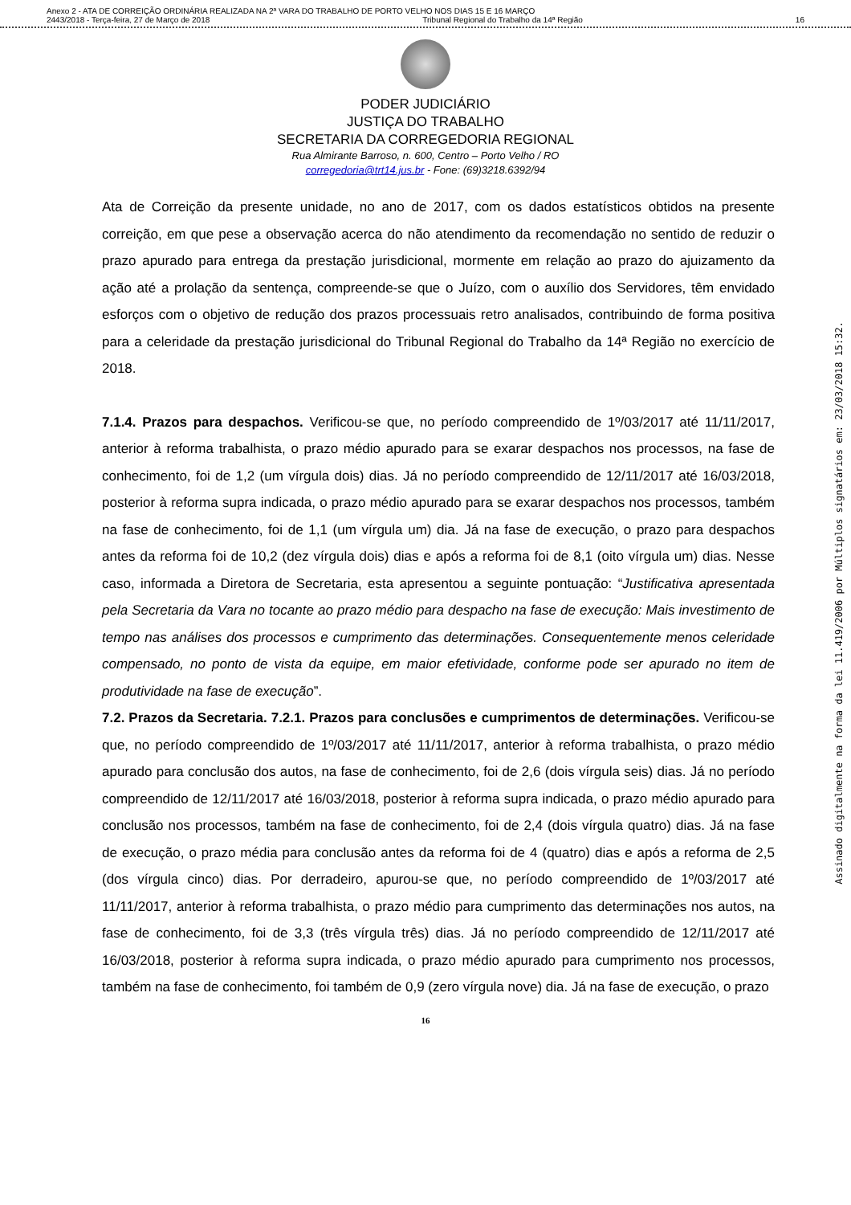Anexo 2 - ATA DE CORREIÇÃO ORDINÁRIA REALIZADA NA 2ª VARA DO TRABALHO DE PORTO VELHO NOS DIAS 15 E 16 MARÇO
2443/2018 - Terça-feira, 27 de Março de 2018 Tribunal Regional do Trabalho da 14ª Região 16
PODER JUDICIÁRIO
JUSTIÇA DO TRABALHO
SECRETARIA DA CORREGEDORIA REGIONAL
Rua Almirante Barroso, n. 600, Centro – Porto Velho / RO
corregedoria@trt14.jus.br - Fone: (69)3218.6392/94
Ata de Correição da presente unidade, no ano de 2017, com os dados estatísticos obtidos na presente correição, em que pese a observação acerca do não atendimento da recomendação no sentido de reduzir o prazo apurado para entrega da prestação jurisdicional, mormente em relação ao prazo do ajuizamento da ação até a prolação da sentença, compreende-se que o Juízo, com o auxílio dos Servidores, têm envidado esforços com o objetivo de redução dos prazos processuais retro analisados, contribuindo de forma positiva para a celeridade da prestação jurisdicional do Tribunal Regional do Trabalho da 14ª Região no exercício de 2018.
7.1.4. Prazos para despachos. Verificou-se que, no período compreendido de 1º/03/2017 até 11/11/2017, anterior à reforma trabalhista, o prazo médio apurado para se exarar despachos nos processos, na fase de conhecimento, foi de 1,2 (um vírgula dois) dias. Já no período compreendido de 12/11/2017 até 16/03/2018, posterior à reforma supra indicada, o prazo médio apurado para se exarar despachos nos processos, também na fase de conhecimento, foi de 1,1 (um vírgula um) dia. Já na fase de execução, o prazo para despachos antes da reforma foi de 10,2 (dez vírgula dois) dias e após a reforma foi de 8,1 (oito vírgula um) dias. Nesse caso, informada a Diretora de Secretaria, esta apresentou a seguinte pontuação: “Justificativa apresentada pela Secretaria da Vara no tocante ao prazo médio para despacho na fase de execução: Mais investimento de tempo nas análises dos processos e cumprimento das determinações. Consequentemente menos celeridade compensado, no ponto de vista da equipe, em maior efetividade, conforme pode ser apurado no item de produtividade na fase de execução”.
7.2. Prazos da Secretaria. 7.2.1. Prazos para conclusões e cumprimentos de determinações. Verificou-se que, no período compreendido de 1º/03/2017 até 11/11/2017, anterior à reforma trabalhista, o prazo médio apurado para conclusão dos autos, na fase de conhecimento, foi de 2,6 (dois vírgula seis) dias. Já no período compreendido de 12/11/2017 até 16/03/2018, posterior à reforma supra indicada, o prazo médio apurado para conclusão nos processos, também na fase de conhecimento, foi de 2,4 (dois vírgula quatro) dias. Já na fase de execução, o prazo média para conclusão antes da reforma foi de 4 (quatro) dias e após a reforma de 2,5 (dos vírgula cinco) dias. Por derradeiro, apurou-se que, no período compreendido de 1º/03/2017 até 11/11/2017, anterior à reforma trabalhista, o prazo médio para cumprimento das determinações nos autos, na fase de conhecimento, foi de 3,3 (três vírgula três) dias. Já no período compreendido de 12/11/2017 até 16/03/2018, posterior à reforma supra indicada, o prazo médio apurado para cumprimento nos processos, também na fase de conhecimento, foi também de 0,9 (zero vírgula nove) dia. Já na fase de execução, o prazo
16
Assinado digitalmente na forma da lei 11.419/2006 por Múltiplos signatários em: 23/03/2018 15:32.